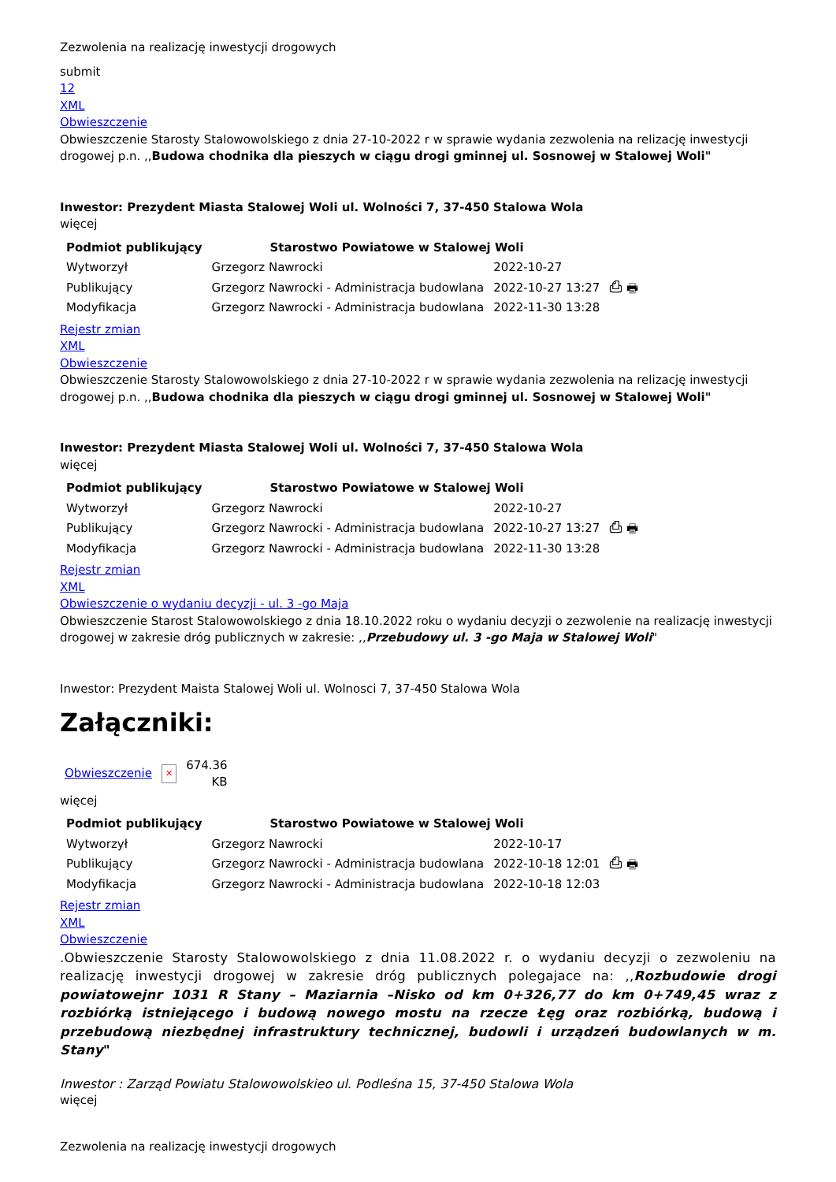Zezwolenia na realizację inwestycji drogowych
submit
12
XML
Obwieszczenie
Obwieszczenie Starosty Stalowowolskiego z dnia 27-10-2022 r w sprawie wydania zezwolenia na relizację inwestycji drogowej p.n. ,,Budowa chodnika dla pieszych w ciągu drogi gminnej ul. Sosnowej w Stalowej Woli"
Inwestor: Prezydent Miasta Stalowej Woli ul. Wolności 7, 37-450 Stalowa Wola
więcej
| Podmiot publikujący | Starostwo Powiatowe w Stalowej Woli | | |
| Wytworzył | Grzegorz Nawrocki | 2022-10-27 | ⎙ 🖶 |
| Publikujący | Grzegorz Nawrocki - Administracja budowlana | 2022-10-27 13:27 | |
| Modyfikacja | Grzegorz Nawrocki - Administracja budowlana | 2022-11-30 13:28 | |
Rejestr zmian
XML
Obwieszczenie
Obwieszczenie Starosty Stalowowolskiego z dnia 27-10-2022 r w sprawie wydania zezwolenia na relizację inwestycji drogowej p.n. ,,Budowa chodnika dla pieszych w ciągu drogi gminnej ul. Sosnowej w Stalowej Woli"
Inwestor: Prezydent Miasta Stalowej Woli ul. Wolności 7, 37-450 Stalowa Wola
więcej
| Podmiot publikujący | Starostwo Powiatowe w Stalowej Woli | | |
| Wytworzył | Grzegorz Nawrocki | 2022-10-27 | ⎙ 🖶 |
| Publikujący | Grzegorz Nawrocki - Administracja budowlana | 2022-10-27 13:27 | |
| Modyfikacja | Grzegorz Nawrocki - Administracja budowlana | 2022-11-30 13:28 | |
Rejestr zmian
XML
Obwieszczenie o wydaniu decyzji - ul. 3 -go Maja
Obwieszczenie Starost Stalowowolskiego z dnia 18.10.2022 roku o wydaniu decyzji o zezwolenie na realizację inwestycji drogowej w zakresie dróg publicznych w zakresie: ,,Przebudowy ul. 3 -go Maja w Stalowej Woli"
Inwestor: Prezydent Maista Stalowej Woli ul. Wolnosci 7, 37-450 Stalowa Wola
Załączniki:
| Obwieszczenie | ✕ | 674.36 KB |
więcej
| Podmiot publikujący | Starostwo Powiatowe w Stalowej Woli | | |
| Wytworzył | Grzegorz Nawrocki | 2022-10-17 | ⎙ 🖶 |
| Publikujący | Grzegorz Nawrocki - Administracja budowlana | 2022-10-18 12:01 | |
| Modyfikacja | Grzegorz Nawrocki - Administracja budowlana | 2022-10-18 12:03 | |
Rejestr zmian
XML
Obwieszczenie
.Obwieszczenie Starosty Stalowowolskiego z dnia 11.08.2022 r. o wydaniu decyzji o zezwoleniu na realizację inwestycji drogowej w zakresie dróg publicznych polegajace na: ,,Rozbudowie drogi powiatowejnr 1031 R Stany – Maziarnia –Nisko od km 0+326,77 do km 0+749,45 wraz z rozbiórką istniejącego i budową nowego mostu na rzecze Łęg oraz rozbiórką, budową i przebudową niezbędnej infrastruktury technicznej, budowli i urządzeń budowlanych w m. Stany"
Inwestor : Zarząd Powiatu Stalowowolskieo ul. Podleśna 15, 37-450 Stalowa Wola
więcej
Zezwolenia na realizację inwestycji drogowych